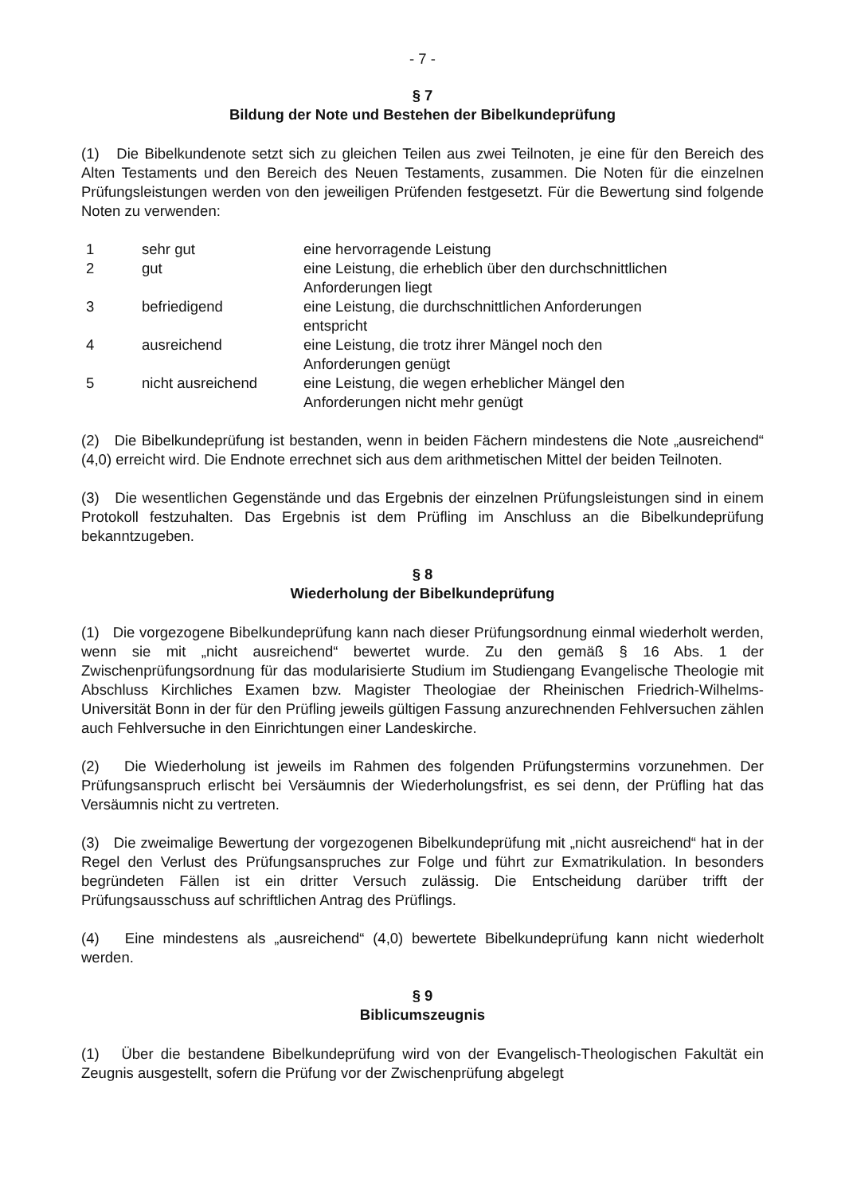- 7 -
§ 7
Bildung der Note und Bestehen der Bibelkundeprüfung
(1) Die Bibelkundenote setzt sich zu gleichen Teilen aus zwei Teilnoten, je eine für den Bereich des Alten Testaments und den Bereich des Neuen Testaments, zusammen. Die Noten für die einzelnen Prüfungsleistungen werden von den jeweiligen Prüfenden festgesetzt. Für die Bewertung sind folgende Noten zu verwenden:
| 1 | sehr gut | eine hervorragende Leistung |
| 2 | gut | eine Leistung, die erheblich über den durchschnittlichen Anforderungen liegt |
| 3 | befriedigend | eine Leistung, die durchschnittlichen Anforderungen entspricht |
| 4 | ausreichend | eine Leistung, die trotz ihrer Mängel noch den Anforderungen genügt |
| 5 | nicht ausreichend | eine Leistung, die wegen erheblicher Mängel den Anforderungen nicht mehr genügt |
(2) Die Bibelkundeprüfung ist bestanden, wenn in beiden Fächern mindestens die Note „ausreichend“ (4,0) erreicht wird. Die Endnote errechnet sich aus dem arithmetischen Mittel der beiden Teilnoten.
(3) Die wesentlichen Gegenstände und das Ergebnis der einzelnen Prüfungsleistungen sind in einem Protokoll festzuhalten. Das Ergebnis ist dem Prüfling im Anschluss an die Bibelkundeprüfung bekanntzugeben.
§ 8
Wiederholung der Bibelkundeprüfung
(1) Die vorgezogene Bibelkundeprüfung kann nach dieser Prüfungsordnung einmal wiederholt werden, wenn sie mit „nicht ausreichend“ bewertet wurde. Zu den gemäß § 16 Abs. 1 der Zwischenprüfungsordnung für das modularisierte Studium im Studiengang Evangelische Theologie mit Abschluss Kirchliches Examen bzw. Magister Theologiae der Rheinischen Friedrich-Wilhelms-Universität Bonn in der für den Prüfling jeweils gültigen Fassung anzurechnenden Fehlversuchen zählen auch Fehlversuche in den Einrichtungen einer Landeskirche.
(2) Die Wiederholung ist jeweils im Rahmen des folgenden Prüfungstermins vorzunehmen. Der Prüfungsanspruch erlischt bei Versäumnis der Wiederholungsfrist, es sei denn, der Prüfling hat das Versäumnis nicht zu vertreten.
(3) Die zweimalige Bewertung der vorgezogenen Bibelkundeprüfung mit „nicht ausreichend“ hat in der Regel den Verlust des Prüfungsanspruches zur Folge und führt zur Exmatrikulation. In besonders begründeten Fällen ist ein dritter Versuch zulässig. Die Entscheidung darüber trifft der Prüfungsausschuss auf schriftlichen Antrag des Prüflings.
(4) Eine mindestens als „ausreichend“ (4,0) bewertete Bibelkundeprüfung kann nicht wiederholt werden.
§ 9
Biblicumszeugnis
(1) Über die bestandene Bibelkundeprüfung wird von der Evangelisch-Theologischen Fakultät ein Zeugnis ausgestellt, sofern die Prüfung vor der Zwischenprüfung abgelegt